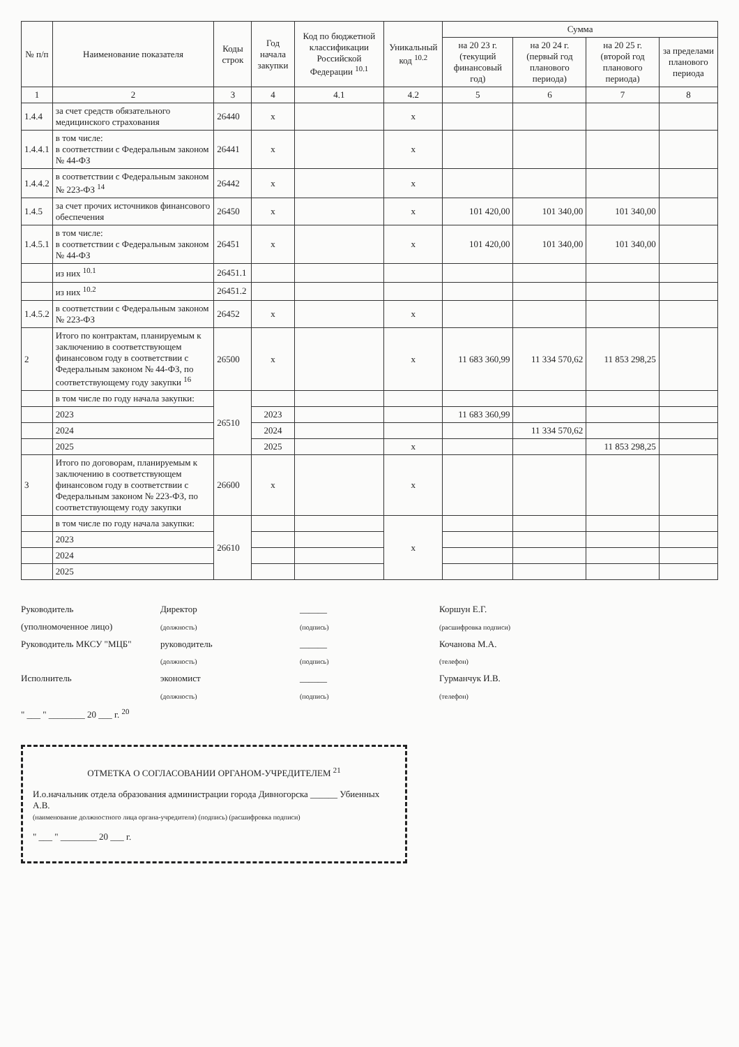| № п/п | Наименование показателя | Коды строк | Год начала закупки | Код по бюджетной классификации Российской Федерации <sup>10.1</sup> | Уникальный код <sup>10.2</sup> | Сумма | | | |
| --- | --- | --- | --- | --- | --- | --- | --- | --- | --- |
| | | | | | | на 20 23 г. (текущий финансовый год) | на 20 24 г. (первый год планового периода) | на 20 25 г. (второй год планового периода) | за пределами планового периода |
| 1 | 2 | 3 | 4 | 4.1 | 4.2 | 5 | 6 | 7 | 8 |
| 1.4.4 | за счет средств обязательного медицинского страхования | 26440 | x | | x | | | | |
| 1.4.4.1 | в том числе: в соответствии с Федеральным законом № 44-ФЗ | 26441 | x | | x | | | | |
| 1.4.4.2 | в соответствии с Федеральным законом № 223-ФЗ <sup>14</sup> | 26442 | x | | x | | | | |
| 1.4.5 | за счет прочих источников финансового обеспечения | 26450 | x | | x | 101 420,00 | 101 340,00 | 101 340,00 | |
| 1.4.5.1 | в том числе: в соответствии с Федеральным законом № 44-ФЗ | 26451 | x | | x | 101 420,00 | 101 340,00 | 101 340,00 | |
| | из них <sup>10.1</sup> | 26451.1 | | | | | | | |
| | из них <sup>10.2</sup> | 26451.2 | | | | | | | |
| 1.4.5.2 | в соответствии с Федеральным законом № 223-ФЗ | 26452 | x | | x | | | | |
| 2 | Итого по контрактам, планируемым к заключению в соответствующем финансовом году в соответствии с Федеральным законом № 44-ФЗ, по соответствующему году закупки <sup>16</sup> | 26500 | x | | x | 11 683 360,99 | 11 334 570,62 | 11 853 298,25 | |
| | в том числе по году начала закупки: | 26510 | | | | | | | |
| | 2023 | | 2023 | | | 11 683 360,99 | | | |
| | 2024 | | 2024 | | | | 11 334 570,62 | | |
| | 2025 | | 2025 | | x | | | 11 853 298,25 | |
| 3 | Итого по договорам, планируемым к заключению в соответствующем финансовом году в соответствии с Федеральным законом № 223-ФЗ, по соответствующему году закупки | 26600 | x | | x | | | | |
| | в том числе по году начала закупки: | 26610 | | | x | | | | |
| | 2023 | | | | | | | | |
| | 2024 | | | | | | | | |
| | 2025 | | | | | | | | |
Руководитель
(уполномоченное лицо) Директор
(должность) ______
(подпись) Коршун Е.Г.
(расшифровка подписи)
Руководитель МКСУ "МЦБ" руководитель
(должность) ______
(подпись) Кочанова М.А.
(телефон)
Исполнитель экономист
(должность) ______
(подпись) Гурманчук И.В.
(телефон)
" ___ " ________ 20 ___ г. <sup>20</sup>
ОТМЕТКА О СОГЛАСОВАНИИ ОРГАНОМ-УЧРЕДИТЕЛЕМ <sup>21</sup>
И.о.начальник отдела образования администрации города Дивногорска ______ Убиенных А.В.
(наименование должностного лица органа-учредителя) (подпись) (расшифровка подписи)
" ___ " ________ 20 ___ г.